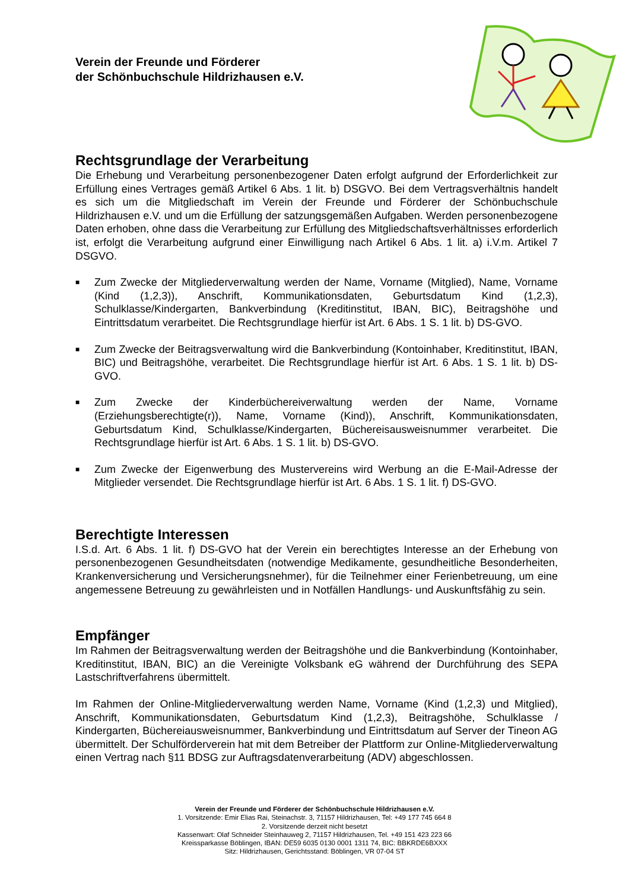Verein der Freunde und Förderer
der Schönbuchschule Hildrizhausen e.V.
Rechtsgrundlage der Verarbeitung
Die Erhebung und Verarbeitung personenbezogener Daten erfolgt aufgrund der Erforderlichkeit zur Erfüllung eines Vertrages gemäß Artikel 6 Abs. 1 lit. b) DSGVO. Bei dem Vertragsverhältnis handelt es sich um die Mitgliedschaft im Verein der Freunde und Förderer der Schönbuchschule Hildrizhausen e.V. und um die Erfüllung der satzungsgemäßen Aufgaben. Werden personenbezogene Daten erhoben, ohne dass die Verarbeitung zur Erfüllung des Mitgliedschaftsverhältnisses erforderlich ist, erfolgt die Verarbeitung aufgrund einer Einwilligung nach Artikel 6 Abs. 1 lit. a) i.V.m. Artikel 7 DSGVO.
■ Zum Zwecke der Mitgliederverwaltung werden der Name, Vorname (Mitglied), Name, Vorname (Kind (1,2,3)), Anschrift, Kommunikationsdaten, Geburtsdatum Kind (1,2,3), Schulklasse/Kindergarten, Bankverbindung (Kreditinstitut, IBAN, BIC), Beitragshöhe und Eintrittsdatum verarbeitet. Die Rechtsgrundlage hierfür ist Art. 6 Abs. 1 S. 1 lit. b) DS-GVO.
■ Zum Zwecke der Beitragsverwaltung wird die Bankverbindung (Kontoinhaber, Kreditinstitut, IBAN, BIC) und Beitragshöhe, verarbeitet. Die Rechtsgrundlage hierfür ist Art. 6 Abs. 1 S. 1 lit. b) DS-GVO.
■ Zum Zwecke der Kinderbüchereiverwaltung werden der Name, Vorname (Erziehungsberechtigte(r)), Name, Vorname (Kind)), Anschrift, Kommunikationsdaten, Geburtsdatum Kind, Schulklasse/Kindergarten, Büchereisausweisnummer verarbeitet. Die Rechtsgrundlage hierfür ist Art. 6 Abs. 1 S. 1 lit. b) DS-GVO.
■ Zum Zwecke der Eigenwerbung des Mustervereins wird Werbung an die E-Mail-Adresse der Mitglieder versendet. Die Rechtsgrundlage hierfür ist Art. 6 Abs. 1 S. 1 lit. f) DS-GVO.
Berechtigte Interessen
I.S.d. Art. 6 Abs. 1 lit. f) DS-GVO hat der Verein ein berechtigtes Interesse an der Erhebung von personenbezogenen Gesundheitsdaten (notwendige Medikamente, gesundheitliche Besonderheiten, Krankenversicherung und Versicherungsnehmer), für die Teilnehmer einer Ferienbetreuung, um eine angemessene Betreuung zu gewährleisten und in Notfällen Handlungs- und Auskunftsfähig zu sein.
Empfänger
Im Rahmen der Beitragsverwaltung werden der Beitragshöhe und die Bankverbindung (Kontoinhaber, Kreditinstitut, IBAN, BIC) an die Vereinigte Volksbank eG während der Durchführung des SEPA Lastschriftverfahrens übermittelt.
Im Rahmen der Online-Mitgliederverwaltung werden Name, Vorname (Kind (1,2,3) und Mitglied), Anschrift, Kommunikationsdaten, Geburtsdatum Kind (1,2,3), Beitragshöhe, Schulklasse / Kindergarten, Büchereiausweisnummer, Bankverbindung und Eintrittsdatum auf Server der Tineon AG übermittelt. Der Schulförderverein hat mit dem Betreiber der Plattform zur Online-Mitgliederverwaltung einen Vertrag nach §11 BDSG zur Auftragsdatenverarbeitung (ADV) abgeschlossen.
Verein der Freunde und Förderer der Schönbuchschule Hildrizhausen e.V.
1. Vorsitzende: Emir Elias Rai, Steinachstr. 3, 71157 Hildrizhausen, Tel: +49 177 745 664 8
2. Vorsitzende derzeit nicht besetzt
Kassenwart: Olaf Schneider Steinhauweg 2, 71157 Hildrizhausen, Tel. +49 151 423 223 66
Kreissparkasse Böblingen, IBAN: DE59 6035 0130 0001 1311 74, BIC: BBKRDE6BXXX
Sitz: Hildrizhausen, Gerichtsstand: Böblingen, VR 07-04 ST